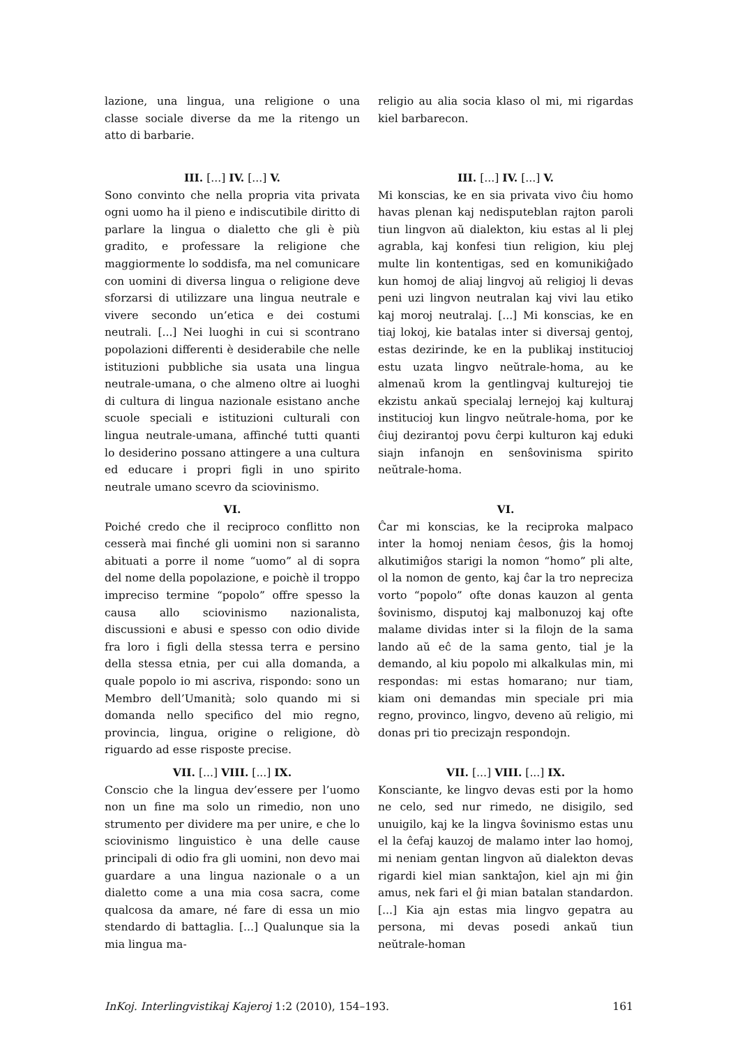lazione, una lingua, una religione o una classe sociale diverse da me la ritengo un atto di barbarie.
religio au alia socia klaso ol mi, mi rigardas kiel barbarecon.
III. [...] IV. [...] V.
Sono convinto che nella propria vita privata ogni uomo ha il pieno e indiscutibile diritto di parlare la lingua o dialetto che gli è più gradito, e professare la religione che maggiormente lo soddisfa, ma nel comunicare con uomini di diversa lingua o religione deve sforzarsi di utilizzare una lingua neutrale e vivere secondo un’etica e dei costumi neutrali. [...] Nei luoghi in cui si scontrano popolazioni differenti è desiderabile che nelle istituzioni pubbliche sia usata una lingua neutrale-umana, o che almeno oltre ai luoghi di cultura di lingua nazionale esistano anche scuole speciali e istituzioni culturali con lingua neutrale-umana, affinché tutti quanti lo desiderino possano attingere a una cultura ed educare i propri figli in uno spirito neutrale umano scevro da sciovinismo.
III. [...] IV. [...] V.
Mi konscias, ke en sia privata vivo ĉiu homo havas plenan kaj nedisputeblan rajton paroli tiun lingvon aŭ dialekton, kiu estas al li plej agrabla, kaj konfesi tiun religion, kiu plej multe lin kontentigas, sed en komunikiĝado kun homoj de aliaj lingvoj aŭ religioj li devas peni uzi lingvon neutralan kaj vivi lau etiko kaj moroj neutralaj. [...] Mi konscias, ke en tiaj lokoj, kie batalas inter si diversaj gentoj, estas dezirinde, ke en la publikaj institucioj estu uzata lingvo neŭtrale-homa, au ke almenaŭ krom la gentlingvaj kulturejoj tie ekzistu ankaŭ specialaj lernejoj kaj kulturaj institucioj kun lingvo neŭtrale-homa, por ke ĉiuj dezirantoj povu ĉerpi kulturon kaj eduki siajn infanojn en senŝovinisma spirito neŭtrale-homa.
VI.
Poiché credo che il reciproco conflitto non cesserà mai finché gli uomini non si saranno abituati a porre il nome “uomo” al di sopra del nome della popolazione, e poichè il troppo impreciso termine “popolo” offre spesso la causa allo sciovinismo nazionalista, discussioni e abusi e spesso con odio divide fra loro i figli della stessa terra e persino della stessa etnia, per cui alla domanda, a quale popolo io mi ascriva, rispondo: sono un Membro dell’Umanità; solo quando mi si domanda nello specifico del mio regno, provincia, lingua, origine o religione, dò riguardo ad esse risposte precise.
VI.
Ĉar mi konscias, ke la reciproka malpaco inter la homoj neniam ĉesos, ĝis la homoj alkutimiĝos starigi la nomon “homo” pli alte, ol la nomon de gento, kaj ĉar la tro nepreciza vorto “popolo” ofte donas kauzon al genta ŝovinismo, disputoj kaj malbonuzoj kaj ofte malame dividas inter si la filojn de la sama lando aŭ eĉ de la sama gento, tial je la demando, al kiu popolo mi alkalkulas min, mi respondas: mi estas homarano; nur tiam, kiam oni demandas min speciale pri mia regno, provinco, lingvo, deveno aŭ religio, mi donas pri tio precizajn respondojn.
VII. [...] VIII. [...] IX.
Conscio che la lingua dev’essere per l’uomo non un fine ma solo un rimedio, non uno strumento per dividere ma per unire, e che lo sciovinismo linguistico è una delle cause principali di odio fra gli uomini, non devo mai guardare a una lingua nazionale o a un dialetto come a una mia cosa sacra, come qualcosa da amare, né fare di essa un mio stendardo di battaglia. [...] Qualunque sia la mia lingua ma-
VII. [...] VIII. [...] IX.
Konsciante, ke lingvo devas esti por la homo ne celo, sed nur rimedo, ne disigilo, sed unuigilo, kaj ke la lingva ŝovinismo estas unu el la ĉefaj kauzoj de malamo inter lao homoj, mi neniam gentan lingvon aŭ dialekton devas rigardi kiel mian sanktaĵon, kiel ajn mi ĝin amus, nek fari el ĝi mian batalan standardon. [...] Kia ajn estas mia lingvo gepatra au persona, mi devas posedi ankaŭ tiun neŭtrale-homan
InKoj. Interlingvistikaj Kajeroj 1:2 (2010), 154–193. 161